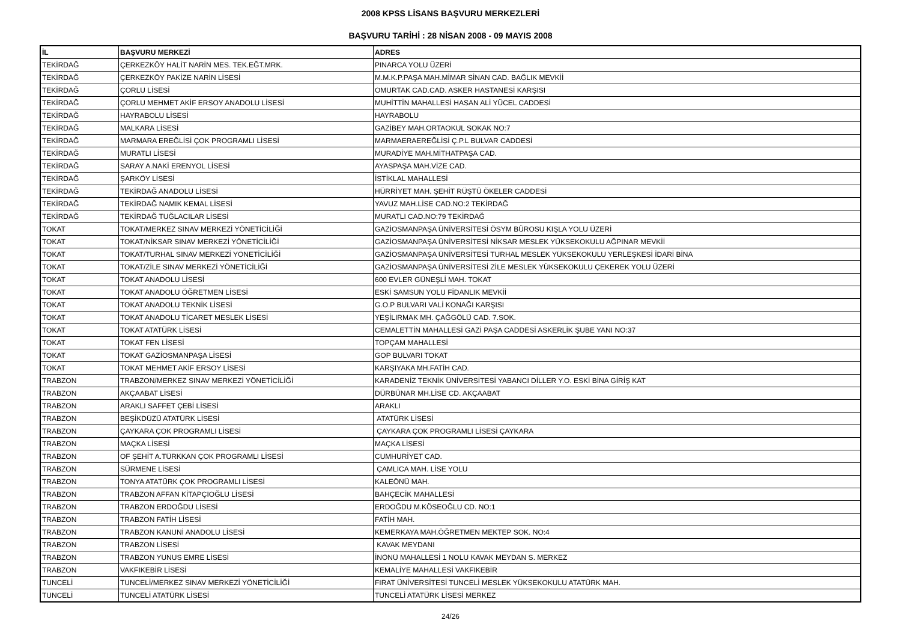2008 KPSS LİSANS BAŞVURU MERKEZLERİ
BAŞVURU TARİHİ : 28 NİSAN 2008 - 09 MAYIS 2008
| İL | BAŞVURU MERKEZİ | ADRES |
| --- | --- | --- |
| TEKİRDAĞ | ÇERKEZKÖY HALİT NARİN MES. TEK.EĞT.MRK. | PINARCA YOLU ÜZERİ |
| TEKİRDAĞ | ÇERKEZKÖY PAKİZE NARİN LİSESİ | M.M.K.P.PAŞA MAH.MİMAR SİNAN CAD. BAĞLIK MEVKİİ |
| TEKİRDAĞ | ÇORLU LİSESİ | OMURTAK CAD.CAD. ASKER HASTANESİ KARŞISI |
| TEKİRDAĞ | ÇORLU MEHMET AKİF ERSOY ANADOLU LİSESİ | MUHİTTİN MAHALLESİ HASAN ALİ YÜCEL CADDESİ |
| TEKİRDAĞ | HAYRABOLU LİSESİ | HAYRABOLU |
| TEKİRDAĞ | MALKARA LİSESİ | GAZİBEY MAH.ORTAOKUL SOKAK NO:7 |
| TEKİRDAĞ | MARMARA EREĞLİSİ ÇOK PROGRAMLI LİSESİ | MARMAERAEREĞLİSİ Ç.P.L BULVAR CADDESİ |
| TEKİRDAĞ | MURATLI LİSESİ | MURADİYE MAH.MİTHATPAŞA CAD. |
| TEKİRDAĞ | SARAY A.NAKİ ERENYOL LİSESİ | AYASPAŞA MAH.VİZE CAD. |
| TEKİRDAĞ | ŞARKÖY LİSESİ | İSTİKLAL MAHALLESİ |
| TEKİRDAĞ | TEKİRDAĞ ANADOLU LİSESİ | HÜRRİYET MAH. ŞEHİT RÜŞTÜ ÖKELER CADDESİ |
| TEKİRDAĞ | TEKİRDAĞ NAMIK KEMAL LİSESİ | YAVUZ MAH.LİSE CAD.NO:2 TEKİRDAĞ |
| TEKİRDAĞ | TEKİRDAĞ TUĞLACILAR LİSESİ | MURATLI CAD.NO:79 TEKİRDAĞ |
| TOKAT | TOKAT/MERKEZ SINAV MERKEZİ YÖNETİCİLİĞİ | GAZİOSMANPAŞA ÜNİVERSİTESİ ÖSYM BÜROSU KIŞLA YOLU ÜZERİ |
| TOKAT | TOKAT/NİKSAR SINAV MERKEZİ YÖNETİCİLİĞİ | GAZİOSMANPAŞA ÜNİVERSİTESİ NİKSAR MESLEK YÜKSEKOKULU AĞPINAR MEVKİİ |
| TOKAT | TOKAT/TURHAL SINAV MERKEZİ YÖNETİCİLİĞİ | GAZİOSMANPAŞA ÜNİVERSİTESİ TURHAL MESLEK YÜKSEKOKULU YERLEŞKESİ İDARİ BİNA |
| TOKAT | TOKAT/ZİLE SINAV MERKEZİ YÖNETİCİLİĞİ | GAZİOSMANPAŞA ÜNİVERSİTESİ ZİLE MESLEK YÜKSEKOKULU ÇEKEREK YOLU ÜZERİ |
| TOKAT | TOKAT ANADOLU LİSESİ | 600 EVLER GÜNEŞLİ MAH. TOKAT |
| TOKAT | TOKAT ANADOLU ÖĞRETMEN LİSESİ | ESKİ SAMSUN YOLU FİDANLIK MEVKİİ |
| TOKAT | TOKAT ANADOLU TEKNİK LİSESİ | G.O.P BULVARI VALİ KONAĞI KARŞISI |
| TOKAT | TOKAT ANADOLU TİCARET MESLEK LİSESİ | YEŞİLIRMAK MH. ÇAĞGÖLÜ CAD. 7.SOK. |
| TOKAT | TOKAT ATATÜRK LİSESİ | CEMALETTİN MAHALLESİ GAZİ PAŞA CADDESİ ASKERLİK ŞUBE YANI NO:37 |
| TOKAT | TOKAT FEN LİSESİ | TOPÇAM MAHALLESİ |
| TOKAT | TOKAT GAZİOSMANPAŞA LİSESİ | GOP BULVARI TOKAT |
| TOKAT | TOKAT MEHMET AKİF ERSOY LİSESİ | KARŞIYAKA MH.FATİH CAD. |
| TRABZON | TRABZON/MERKEZ SINAV MERKEZİ YÖNETİCİLİĞİ | KARADENİZ TEKNİK ÜNİVERSİTESİ YABANCI DİLLER Y.O. ESKİ BİNA GİRİŞ KAT |
| TRABZON | AKÇAABAT LİSESİ | DÜRBÜNAR MH.LİSE CD. AKÇAABAT |
| TRABZON | ARAKLI SAFFET ÇEBİ LİSESİ | ARAKLI |
| TRABZON | BEŞİKDÜZÜ ATATÜRK LİSESİ | ATATÜRK LİSESİ |
| TRABZON | ÇAYKARA ÇOK PROGRAMLI LİSESİ | ÇAYKARA ÇOK PROGRAMLI LİSESİ ÇAYKARA |
| TRABZON | MAÇKA LİSESİ | MAÇKA LİSESİ |
| TRABZON | OF ŞEHİT A.TÜRKKAN ÇOK PROGRAMLI LİSESİ | CUMHURİYET CAD. |
| TRABZON | SÜRMENE LİSESİ | ÇAMLICA MAH. LİSE YOLU |
| TRABZON | TONYA ATATÜRK ÇOK PROGRAMLI LİSESİ | KALEÖNÜ MAH. |
| TRABZON | TRABZON AFFAN KİTAPÇIOĞLU LİSESİ | BAHÇECİK MAHALLESİ |
| TRABZON | TRABZON ERDOĞDU LİSESİ | ERDOĞDU M.KÖSEOĞLU CD. NO:1 |
| TRABZON | TRABZON FATİH LİSESİ | FATİH MAH. |
| TRABZON | TRABZON KANUNİ ANADOLU LİSESİ | KEMERKAYA MAH.ÖĞRETMEN MEKTEP SOK. NO:4 |
| TRABZON | TRABZON LİSESİ | KAVAK MEYDANI |
| TRABZON | TRABZON YUNUS EMRE LİSESİ | İNÖNÜ MAHALLESİ 1 NOLU KAVAK MEYDAN S. MERKEZ |
| TRABZON | VAKFIKEBİR LİSESİ | KEMALİYE MAHALLESİ VAKFIKEBİR |
| TUNCELİ | TUNCELİ/MERKEZ SINAV MERKEZİ YÖNETİCİLİĞİ | FIRAT ÜNİVERSİTESİ TUNCELİ MESLEK YÜKSEKOKULU ATATÜRK MAH. |
| TUNCELİ | TUNCELİ ATATÜRK LİSESİ | TUNCELİ ATATÜRK LİSESİ MERKEZ |
24/26